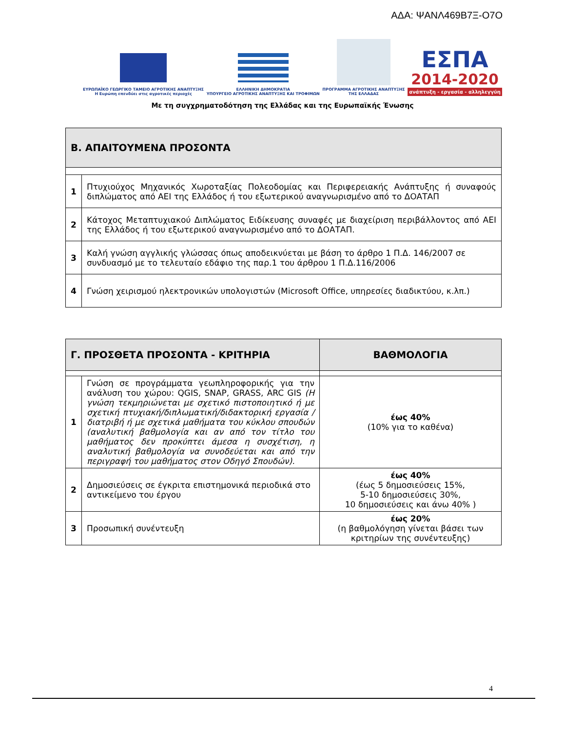ΑΔΑ: ΨΑΝΛ469Β7Ξ-Ο7Ο
ΕΥΡΩΠΑΪΚΟ ΓΕΩΡΓΙΚΟ ΤΑΜΕΙΟ ΑΓΡΟΤΙΚΗΣ ΑΝΑΠΤΥΞΗΣ
Η Ευρώπη επενδύει στις αγροτικές περιοχές
ΕΛΛΗΝΙΚΗ ΔΗΜΟΚΡΑΤΙΑ
ΥΠΟΥΡΓΕΙΟ ΑΓΡΟΤΙΚΗΣ ΑΝΑΠΤΥΞΗΣ ΚΑΙ ΤΡΟΦΙΜΩΝ
ΠΡΟΓΡΑΜΜΑ ΑΓΡΟΤΙΚΗΣ ΑΝΑΠΤΥΞΗΣ
ΤΗΣ ΕΛΛΑΔΑΣ
ΕΣΠΑ
2014-2020
ανάπτυξη - εργασία - αλληλεγγύη
Με τη συγχρηματοδότηση της Ελλάδας και της Ευρωπαϊκής Ένωσης
| Β. ΑΠΑΙΤΟΥΜΕΝΑ ΠΡΟΣΟΝΤΑ | |
| 1 | Πτυχιούχος Μηχανικός Χωροταξίας Πολεοδομίας και Περιφερειακής Ανάπτυξης ή συναφούς διπλώματος από ΑΕΙ της Ελλάδος ή του εξωτερικού αναγνωρισμένο από το ΔΟΑΤΑΠ |
| 2 | Κάτοχος Μεταπτυχιακού Διπλώματος Ειδίκευσης συναφές με διαχείριση περιβάλλοντος από ΑΕΙ της Ελλάδος ή του εξωτερικού αναγνωρισμένο από το ΔΟΑΤΑΠ. |
| 3 | Καλή γνώση αγγλικής γλώσσας όπως αποδεικνύεται με βάση το άρθρο 1 Π.Δ. 146/2007 σε συνδυασμό με το τελευταίο εδάφιο της παρ.1 του άρθρου 1 Π.Δ.116/2006 |
| 4 | Γνώση χειρισμού ηλεκτρονικών υπολογιστών (Microsoft Office, υπηρεσίες διαδικτύου, κ.λπ.) |
| Γ. ΠΡΟΣΘΕΤΑ ΠΡΟΣΟΝΤΑ - ΚΡΙΤΗΡΙΑ | | ΒΑΘΜΟΛΟΓΙΑ |
| 1 | Γνώση σε προγράμματα γεωπληροφορικής για την ανάλυση του χώρου: QGIS, SNAP, GRASS, ARC GIS (Η γνώση τεκμηριώνεται με σχετικό πιστοποιητικό ή με σχετική πτυχιακή/διπλωματική/διδακτορική εργασία / διατριβή ή με σχετικά μαθήματα του κύκλου σπουδών (αναλυτική βαθμολογία και αν από τον τίτλο του μαθήματος δεν προκύπτει άμεσα η συσχέτιση, η αναλυτική βαθμολογία να συνοδεύεται και από την περιγραφή του μαθήματος στον Οδηγό Σπουδών). | έως 40% (10% για το καθένα) |
| 2 | Δημοσιεύσεις σε έγκριτα επιστημονικά περιοδικά στο αντικείμενο του έργου | έως 40% (έως 5 δημοσιεύσεις 15%, 5-10 δημοσιεύσεις 30%, 10 δημοσιεύσεις και άνω 40% ) |
| 3 | Προσωπική συνέντευξη | έως 20% (η βαθμολόγηση γίνεται βάσει των κριτηρίων της συνέντευξης) |
4